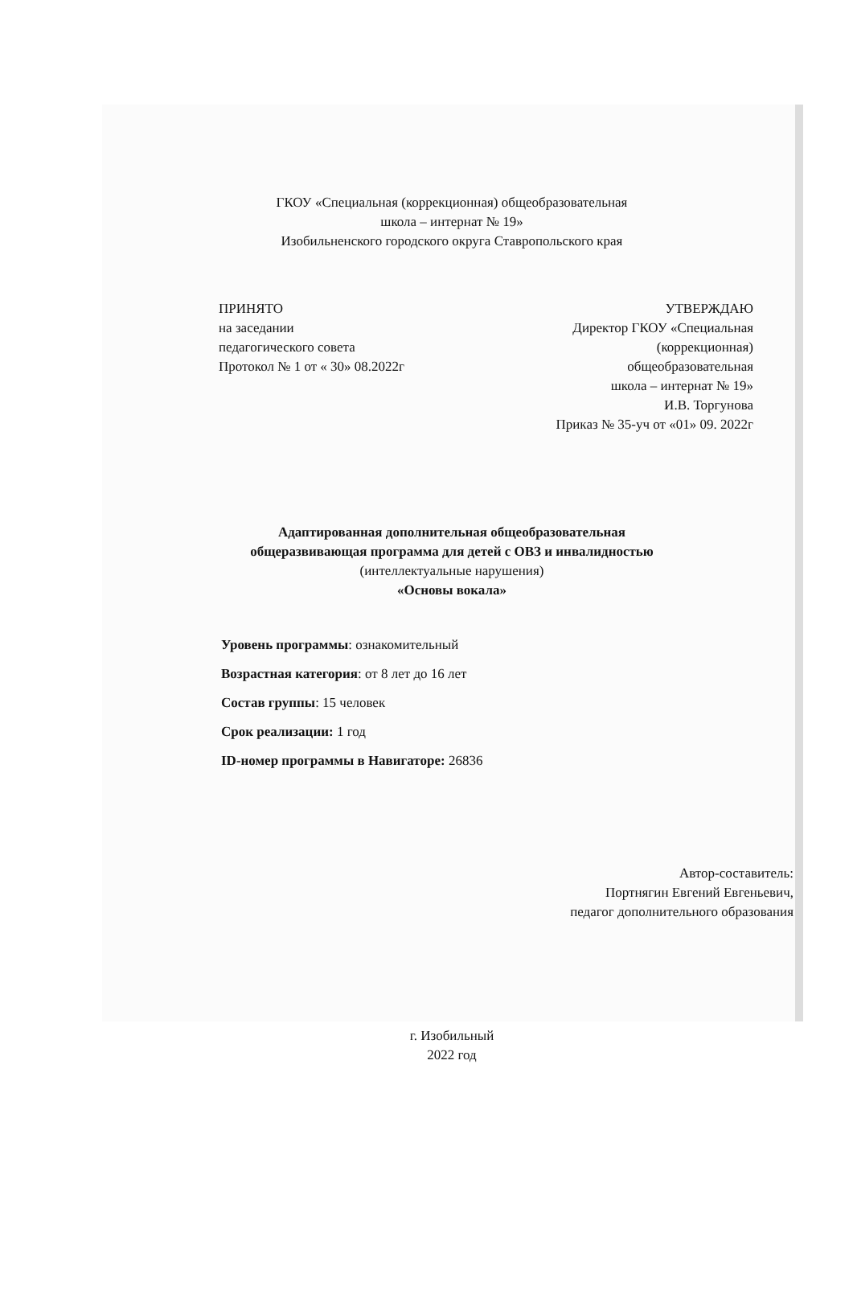ГКОУ «Специальная (коррекционная) общеобразовательная
школа – интернат № 19»
Изобильненского городского округа Ставропольского края
ПРИНЯТО
на заседании
педагогического совета
Протокол № 1 от « 30» 08.2022г
УТВЕРЖДАЮ
Директор ГКОУ «Специальная
(коррекционная)
общеобразовательная
школа – интернат № 19»
И.В. Торгунова
Приказ № 35-уч от «01» 09. 2022г
Адаптированная дополнительная общеобразовательная
общеразвивающая программа для детей с ОВЗ и инвалидностью
(интеллектуальные нарушения)
«Основы вокала»
Уровень программы: ознакомительный
Возрастная категория: от 8 лет до 16 лет
Состав группы: 15 человек
Срок реализации: 1 год
ID-номер программы в Навигаторе: 26836
Автор-составитель:
Портнягин Евгений Евгеньевич,
педагог дополнительного образования
г. Изобильный
2022 год